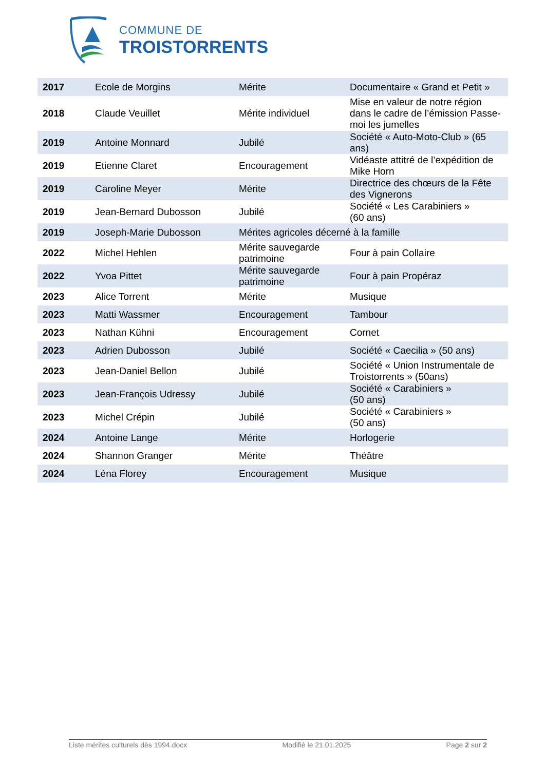COMMUNE DE
TROISTORRENTS
| 2017 | Ecole de Morgins | Mérite | Documentaire « Grand et Petit » |
| 2018 | Claude Veuillet | Mérite individuel | Mise en valeur de notre région dans le cadre de l’émission Passe-moi les jumelles |
| 2019 | Antoine Monnard | Jubilé | Société « Auto-Moto-Club » (65 ans) |
| 2019 | Etienne Claret | Encouragement | Vidéaste attitré de l’expédition de Mike Horn |
| 2019 | Caroline Meyer | Mérite | Directrice des chœurs de la Fête des Vignerons |
| 2019 | Jean-Bernard Dubosson | Jubilé | Société « Les Carabiniers » (60 ans) |
| 2019 | Joseph-Marie Dubosson | Mérites agricoles décerné à la famille | |
| 2022 | Michel Hehlen | Mérite sauvegarde patrimoine | Four à pain Collaire |
| 2022 | Yvoa Pittet | Mérite sauvegarde patrimoine | Four à pain Propéraz |
| 2023 | Alice Torrent | Mérite | Musique |
| 2023 | Matti Wassmer | Encouragement | Tambour |
| 2023 | Nathan Kühni | Encouragement | Cornet |
| 2023 | Adrien Dubosson | Jubilé | Société « Caecilia » (50 ans) |
| 2023 | Jean-Daniel Bellon | Jubilé | Société « Union Instrumentale de Troistorrents » (50ans) |
| 2023 | Jean-François Udressy | Jubilé | Société « Carabiniers » (50 ans) |
| 2023 | Michel Crépin | Jubilé | Société « Carabiniers » (50 ans) |
| 2024 | Antoine Lange | Mérite | Horlogerie |
| 2024 | Shannon Granger | Mérite | Théâtre |
| 2024 | Léna Florey | Encouragement | Musique |
Liste mérites culturels dès 1994.docx Modifié le 21.01.2025 Page 2 sur 2